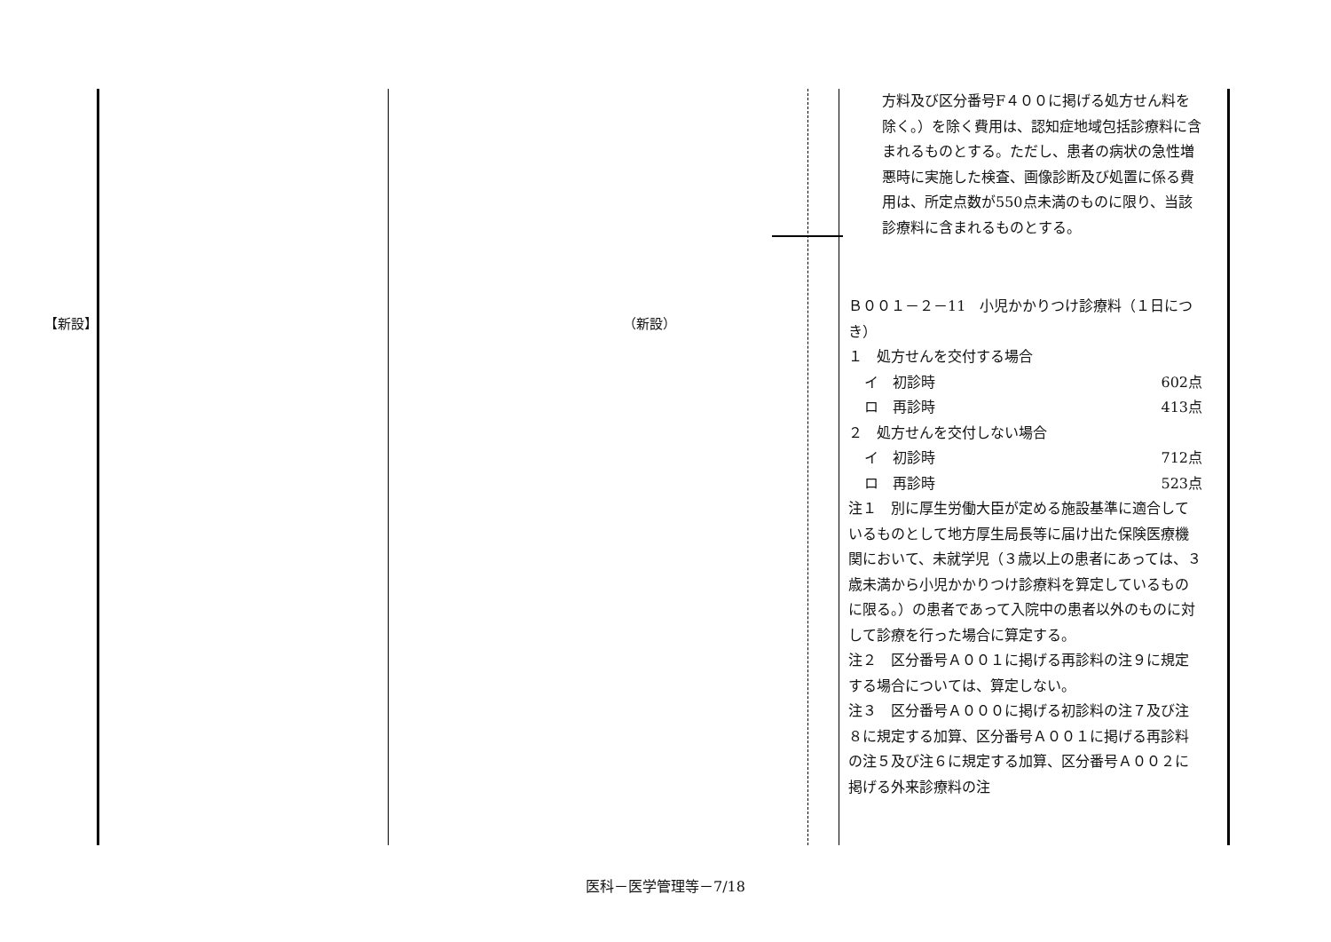【新設】 （新設）
方料及び区分番号F４００に掲げる処方せん料を除く。）を除く費用は、認知症地域包括診療料に含まれるものとする。ただし、患者の病状の急性増悪時に実施した検査、画像診断及び処置に係る費用は、所定点数が550点未満のものに限り、当該診療料に含まれるものとする。
Ｂ００１－２－11　小児かかりつけ診療料（１日につき）
１　処方せんを交付する場合
イ　初診時 602点
ロ　再診時 413点
２　処方せんを交付しない場合
イ　初診時 712点
ロ　再診時 523点
注１　別に厚生労働大臣が定める施設基準に適合しているものとして地方厚生局長等に届け出た保険医療機関において、未就学児（３歳以上の患者にあっては、３歳未満から小児かかりつけ診療料を算定しているものに限る。）の患者であって入院中の患者以外のものに対して診療を行った場合に算定する。
注２　区分番号Ａ００１に掲げる再診料の注９に規定する場合については、算定しない。
注３　区分番号Ａ０００に掲げる初診料の注７及び注８に規定する加算、区分番号Ａ００１に掲げる再診料の注５及び注６に規定する加算、区分番号Ａ００２に掲げる外来診療料の注
医科－医学管理等－7/18